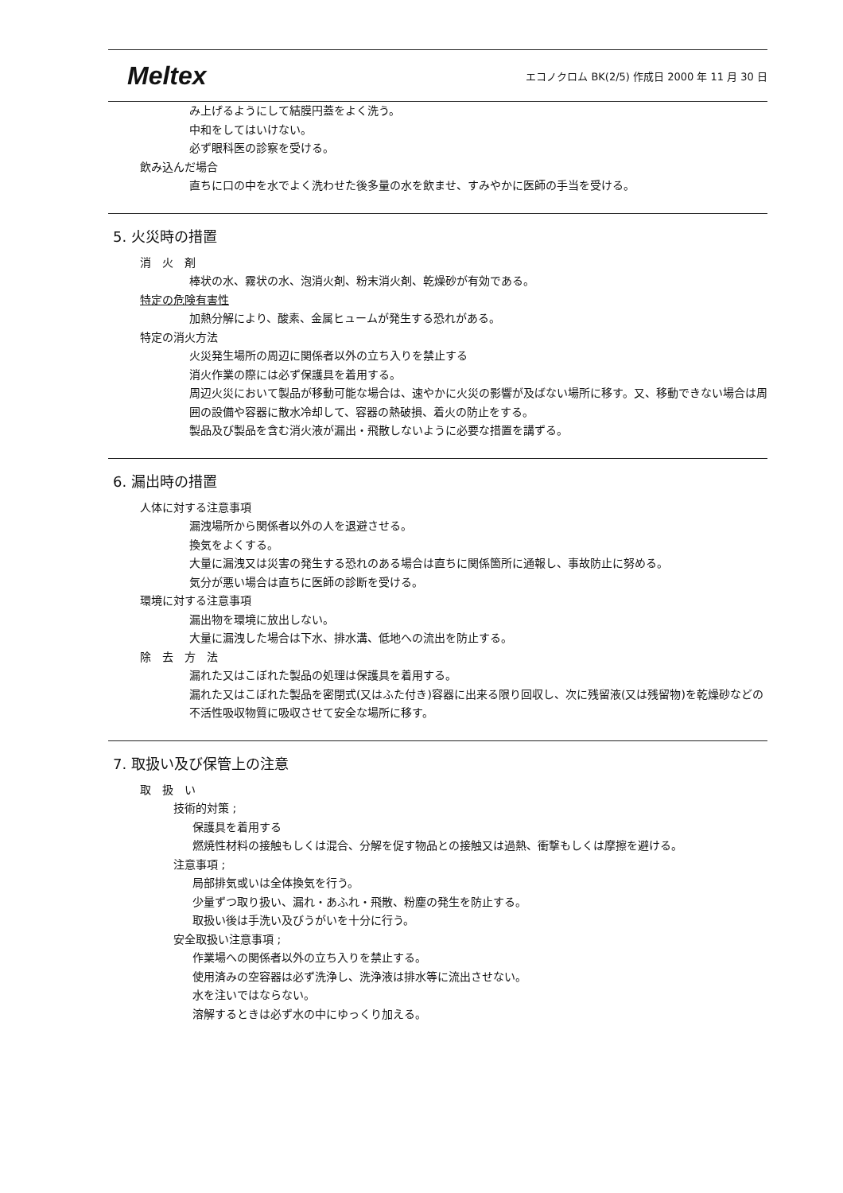Meltex エコノクロム BK(2/5) 作成日 2000 年 11 月 30 日
み上げるようにして結膜円蓋をよく洗う。
中和をしてはいけない。
必ず眼科医の診察を受ける。
飲み込んだ場合
直ちに口の中を水でよく洗わせた後多量の水を飲ませ、すみやかに医師の手当を受ける。
5. 火災時の措置
消　火　剤
棒状の水、霧状の水、泡消火剤、粉末消火剤、乾燥砂が有効である。
特定の危険有害性
加熱分解により、酸素、金属ヒュームが発生する恐れがある。
特定の消火方法
火災発生場所の周辺に関係者以外の立ち入りを禁止する
消火作業の際には必ず保護具を着用する。
周辺火災において製品が移動可能な場合は、速やかに火災の影響が及ばない場所に移す。又、移動できない場合は周囲の設備や容器に散水冷却して、容器の熱破損、着火の防止をする。
製品及び製品を含む消火液が漏出・飛散しないように必要な措置を講ずる。
6. 漏出時の措置
人体に対する注意事項
漏洩場所から関係者以外の人を退避させる。
換気をよくする。
大量に漏洩又は災害の発生する恐れのある場合は直ちに関係箇所に通報し、事故防止に努める。
気分が悪い場合は直ちに医師の診断を受ける。
環境に対する注意事項
漏出物を環境に放出しない。
大量に漏洩した場合は下水、排水溝、低地への流出を防止する。
除　去　方　法
漏れた又はこぼれた製品の処理は保護具を着用する。
漏れた又はこぼれた製品を密閉式(又はふた付き)容器に出来る限り回収し、次に残留液(又は残留物)を乾燥砂などの不活性吸収物質に吸収させて安全な場所に移す。
7. 取扱い及び保管上の注意
取　扱　い
技術的対策 ;
保護具を着用する
燃焼性材料の接触もしくは混合、分解を促す物品との接触又は過熱、衝撃もしくは摩擦を避ける。
注意事項 ;
局部排気或いは全体換気を行う。
少量ずつ取り扱い、漏れ・あふれ・飛散、粉塵の発生を防止する。
取扱い後は手洗い及びうがいを十分に行う。
安全取扱い注意事項 ;
作業場への関係者以外の立ち入りを禁止する。
使用済みの空容器は必ず洗浄し、洗浄液は排水等に流出させない。
水を注いではならない。
溶解するときは必ず水の中にゆっくり加える。